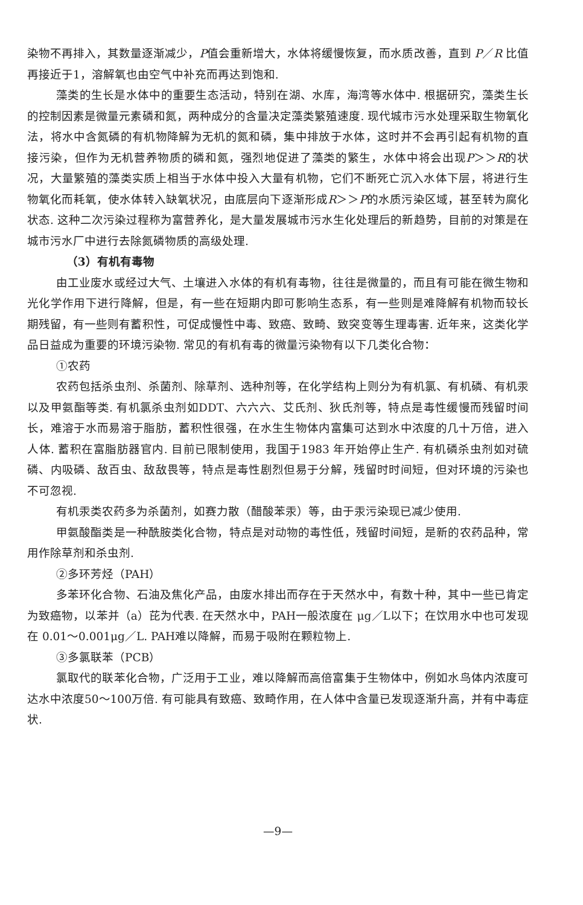染物不再排入，其数量逐渐减少，P值会重新增大，水体将缓慢恢复，而水质改善，直到 P／R 比值再接近于1，溶解氧也由空气中补充而再达到饱和.
藻类的生长是水体中的重要生态活动，特别在湖、水库，海湾等水体中. 根据研究，藻类生长的控制因素是微量元素磷和氮，两种成分的含量决定藻类繁殖速度. 现代城市污水处理采取生物氧化法，将水中含氮磷的有机物降解为无机的氮和磷，集中排放于水体，这时并不会再引起有机物的直接污染，但作为无机营养物质的磷和氮，强烈地促进了藻类的繁生，水体中将会出现P＞＞R的状况，大量繁殖的藻类实质上相当于水体中投入大量有机物，它们不断死亡沉入水体下层，将进行生物氧化而耗氧，使水体转入缺氧状况，由底层向下逐渐形成R＞＞P的水质污染区域，甚至转为腐化状态. 这种二次污染过程称为富营养化，是大量发展城市污水生化处理后的新趋势，目前的对策是在城市污水厂中进行去除氮磷物质的高级处理.
（3）有机有毒物
由工业废水或经过大气、土壤进入水体的有机有毒物，往往是微量的，而且有可能在微生物和光化学作用下进行降解，但是，有一些在短期内即可影响生态系，有一些则是难降解有机物而较长期残留，有一些则有蓄积性，可促成慢性中毒、致癌、致畸、致突变等生理毒害. 近年来，这类化学品日益成为重要的环境污染物. 常见的有机有毒的微量污染物有以下几类化合物：
①农药
农药包括杀虫剂、杀菌剂、除草剂、选种剂等，在化学结构上则分为有机氯、有机磷、有机汞以及甲氨酯等类. 有机氯杀虫剂如DDT、六六六、艾氏剂、狄氏剂等，特点是毒性缓慢而残留时间长，难溶于水而易溶于脂肪，蓄积性很强，在水生生物体内富集可达到水中浓度的几十万倍，进入人体. 蓄积在富脂肪器官内. 目前已限制使用，我国于1983 年开始停止生产. 有机磷杀虫剂如对硫磷、内吸磷、敌百虫、敌敌畏等，特点是毒性剧烈但易于分解，残留时时间短，但对环境的污染也不可忽视.
有机汞类农药多为杀菌剂，如赛力散（醋酸苯汞）等，由于汞污染现已减少使用.
甲氨酸酯类是一种酰胺类化合物，特点是对动物的毒性低，残留时间短，是新的农药品种，常用作除草剂和杀虫剂.
②多环芳烃（PAH）
多苯环化合物、石油及焦化产品，由废水排出而存在于天然水中，有数十种，其中一些已肯定为致癌物，以苯并（a）芘为代表. 在天然水中，PAH一般浓度在 μg／L以下；在饮用水中也可发现在 0.01～0.001μg／L. PAH难以降解，而易于吸附在颗粒物上.
③多氯联苯（PCB）
氯取代的联苯化合物，广泛用于工业，难以降解而高倍富集于生物体中，例如水鸟体内浓度可达水中浓度50～100万倍. 有可能具有致癌、致畸作用，在人体中含量已发现逐渐升高，并有中毒症状.
—9—